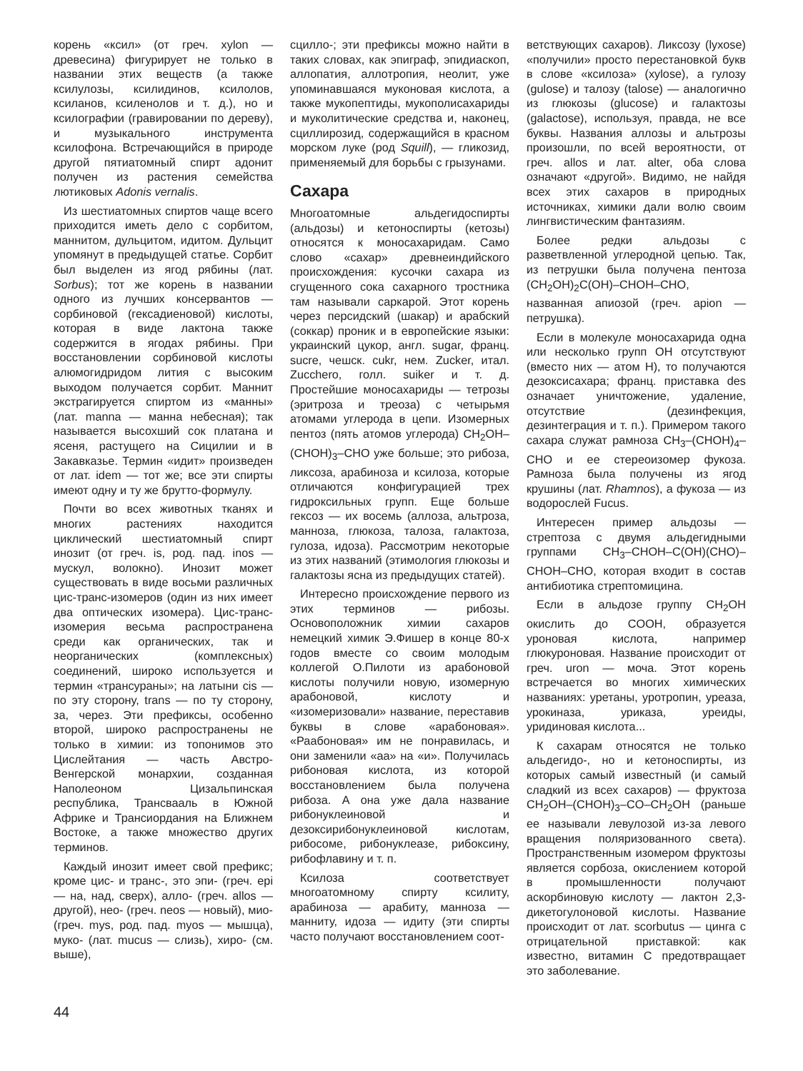корень «ксил» (от греч. xylon — древесина) фигурирует не только в названии этих веществ (а также ксилулозы, ксилидинов, ксилолов, ксиланов, ксиленолов и т. д.), но и ксилографии (гравировании по дереву), и музыкального инструмента ксилофона. Встречающийся в природе другой пятиатомный спирт адонит получен из растения семейства лютиковых Adonis vernalis.
Из шестиатомных спиртов чаще всего приходится иметь дело с сорбитом, маннитом, дульцитом, идитом. Дульцит упомянут в предыдущей статье. Сорбит был выделен из ягод рябины (лат. Sorbus); тот же корень в названии одного из лучших консервантов — сорбиновой (гексадиеновой) кислоты, которая в виде лактона также содержится в ягодах рябины. При восстановлении сорбиновой кислоты алюмогидридом лития с высоким выходом получается сорбит. Маннит экстрагируется спиртом из «манны» (лат. manna — манна небесная); так называется высохший сок платана и ясеня, растущего на Сицилии и в Закавказье. Термин «идит» произведен от лат. idem — тот же; все эти спирты имеют одну и ту же брутто-формулу.
Почти во всех животных тканях и многих растениях находится циклический шестиатомный спирт инозит (от греч. is, род. пад. inos — мускул, волокно). Инозит может существовать в виде восьми различных цис-транс-изомеров (один из них имеет два оптических изомера). Цис-транс-изомерия весьма распространена среди как органических, так и неорганических (комплексных) соединений, широко используется и термин «трансураны»; на латыни cis — по эту сторону, trans — по ту сторону, за, через. Эти префиксы, особенно второй, широко распространены не только в химии: из топонимов это Цислейтания — часть Австро-Венгерской монархии, созданная Наполеоном Цизальпинская республика, Трансвааль в Южной Африке и Трансиордания на Ближнем Востоке, а также множество других терминов.
Каждый инозит имеет свой префикс; кроме цис- и транс-, это эпи- (греч. epi — на, над, сверх), алло- (греч. allos — другой), нео- (греч. neos — новый), мио- (греч. mys, род. пад. myos — мышца), муко- (лат. mucus — слизь), хиро- (см. выше),
сцилло-; эти префиксы можно найти в таких словах, как эпиграф, эпидиаскоп, аллопатия, аллотропия, неолит, уже упоминавшаяся муконовая кислота, а также мукопептиды, мукополисахариды и муколитические средства и, наконец, сциллирозид, содержащийся в красном морском луке (род Squill), — гликозид, применяемый для борьбы с грызунами.
Сахара
Многоатомные альдегидоспирты (альдозы) и кетоноспирты (кетозы) относятся к моносахаридам. Само слово «сахар» древнеиндийского происхождения: кусочки сахара из сгущенного сока сахарного тростника там называли саркарой. Этот корень через персидский (шакар) и арабский (соккар) проник и в европейские языки: украинский цукор, англ. sugar, франц. sucre, чешск. cukr, нем. Zucker, итал. Zucchero, голл. suiker и т. д. Простейшие моносахариды — тетрозы (эритроза и треоза) с четырьмя атомами углерода в цепи. Изомерных пентоз (пять атомов углерода) CH<sub>2</sub>OH–(CHOH)<sub>3</sub>–CHO уже больше; это рибоза, ликсоза, арабиноза и ксилоза, которые отличаются конфигурацией трех гидроксильных групп. Еще больше гексоз — их восемь (аллоза, альтроза, манноза, глюкоза, талоза, галактоза, гулоза, идоза). Рассмотрим некоторые из этих названий (этимология глюкозы и галактозы ясна из предыдущих статей).
Интересно происхождение первого из этих терминов — рибозы. Основоположник химии сахаров немецкий химик Э.Фишер в конце 80-х годов вместе со своим молодым коллегой О.Пилоти из арабоновой кислоты получили новую, изомерную арабоновой, кислоту и «изомеризовали» название, переставив буквы в слове «арабоновая». «Раабоновая» им не понравилась, и они заменили «аа» на «и». Получилась рибоновая кислота, из которой восстановлением была получена рибоза. А она уже дала название рибонуклеиновой и дезоксирибонуклеиновой кислотам, рибосоме, рибонуклеазе, рибоксину, рибофлавину и т. п.
Ксилоза соответствует многоатомному спирту ксилиту, арабиноза — арабиту, манноза — манниту, идоза — идиту (эти спирты часто получают восстановлением соот-
ветствующих сахаров). Ликсозу (lyxose) «получили» просто перестановкой букв в слове «ксилоза» (xylose), а гулозу (gulose) и талозу (talose) — аналогично из глюкозы (glucose) и галактозы (galactose), используя, правда, не все буквы. Названия аллозы и альтрозы произошли, по всей вероятности, от греч. allos и лат. alter, оба слова означают «другой». Видимо, не найдя всех этих сахаров в природных источниках, химики дали волю своим лингвистическим фантазиям.
Более редки альдозы с разветвленной углеродной цепью. Так, из петрушки была получена пентоза (CH<sub>2</sub>OH)<sub>2</sub>C(OH)–CHOH–CHO, названная апиозой (греч. apion — петрушка).
Если в молекуле моносахарида одна или несколько групп OH отсутствуют (вместо них — атом H), то получаются дезоксисахара; франц. приставка des означает уничтожение, удаление, отсутствие (дезинфекция, дезинтеграция и т. п.). Примером такого сахара служат рамноза CH<sub>3</sub>–(CHOH)<sub>4</sub>–CHO и ее стереоизомер фукоза. Рамноза была получены из ягод крушины (лат. Rhamnos), а фукоза — из водорослей Fucus.
Интересен пример альдозы — стрептоза с двумя альдегидными группами CH<sub>3</sub>–CHOH–C(OH)(CHO)–CHOH–CHO, которая входит в состав антибиотика стрептомицина.
Если в альдозе группу CH<sub>2</sub>OH окислить до COOH, образуется уроновая кислота, например глюкуроновая. Название происходит от греч. uron — моча. Этот корень встречается во многих химических названиях: уретаны, уротропин, уреаза, урокиназа, уриказа, уреиды, уридиновая кислота...
К сахарам относятся не только альдегидо-, но и кетоноспирты, из которых самый известный (и самый сладкий из всех сахаров) — фруктоза CH<sub>2</sub>OH–(CHOH)<sub>3</sub>–CO–CH<sub>2</sub>OH (раньше ее называли левулозой из-за левого вращения поляризованного света). Пространственным изомером фруктозы является сорбоза, окислением которой в промышленности получают аскорбиновую кислоту — лактон 2,3-дикетогулоновой кислоты. Название происходит от лат. scorbutus — цинга с отрицательной приставкой: как известно, витамин C предотвращает это заболевание.
44